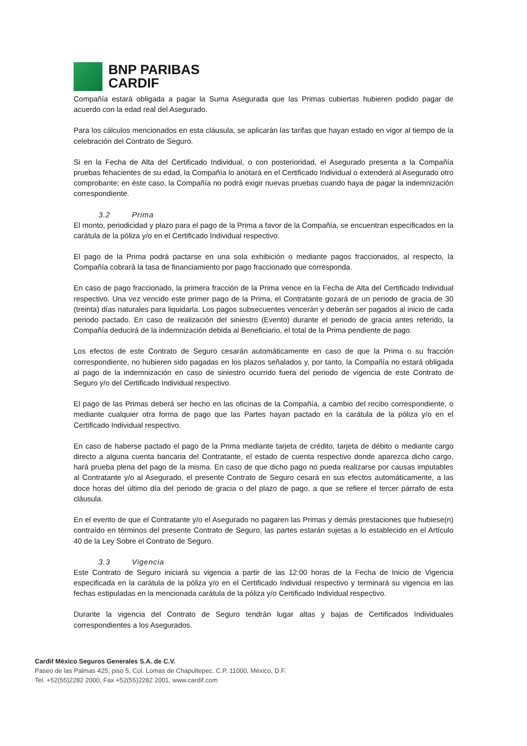BNP PARIBAS
CARDIF
Compañía estará obligada a pagar la Suma Asegurada que las Primas cubiertas hubieren podido pagar de acuerdo con la edad real del Asegurado.
Para los cálculos mencionados en esta cláusula, se aplicarán las tarifas que hayan estado en vigor al tiempo de la celebración del Contrato de Seguro.
Si en la Fecha de Alta del Certificado Individual, o con posterioridad, el Asegurado presenta a la Compañía pruebas fehacientes de su edad, la Compañía lo anotará en el Certificado Individual o extenderá al Asegurado otro comprobante; en éste caso, la Compañía no podrá exigir nuevas pruebas cuando haya de pagar la indemnización correspondiente.
3.2 Prima
El monto, periodicidad y plazo para el pago de la Prima a favor de la Compañía, se encuentran especificados en la carátula de la póliza y/o en el Certificado Individual respectivo.
El pago de la Prima podrá pactarse en una sola exhibición o mediante pagos fraccionados, al respecto, la Compañía cobrará la tasa de financiamiento por pago fraccionado que corresponda.
En caso de pago fraccionado, la primera fracción de la Prima vence en la Fecha de Alta del Certificado Individual respectivo. Una vez vencido este primer pago de la Prima, el Contratante gozará de un periodo de gracia de 30 (treinta) días naturales para liquidarla. Los pagos subsecuentes vencerán y deberán ser pagados al inicio de cada periodo pactado. En caso de realización del siniestro (Evento) durante el periodo de gracia antes referido, la Compañía deducirá de la indemnización debida al Beneficiario, el total de la Prima pendiente de pago.
Los efectos de este Contrato de Seguro cesarán automáticamente en caso de que la Prima o su fracción correspondiente, no hubieren sido pagadas en los plazos señalados y, por tanto, la Compañía no estará obligada al pago de la indemnización en caso de siniestro ocurrido fuera del periodo de vigencia de este Contrato de Seguro y/o del Certificado Individual respectivo.
El pago de las Primas deberá ser hecho en las oficinas de la Compañía, a cambio del recibo correspondiente, o mediante cualquier otra forma de pago que las Partes hayan pactado en la carátula de la póliza y/o en el Certificado Individual respectivo.
En caso de haberse pactado el pago de la Prima mediante tarjeta de crédito, tarjeta de débito o mediante cargo directo a alguna cuenta bancaria del Contratante, el estado de cuenta respectivo donde aparezca dicho cargo, hará prueba plena del pago de la misma. En caso de que dicho pago no pueda realizarse por causas imputables al Contratante y/o al Asegurado, el presente Contrato de Seguro cesará en sus efectos automáticamente, a las doce horas del último día del periodo de gracia o del plazo de pago, a que se refiere el tercer párrafo de esta cláusula.
En el evento de que el Contratante y/o el Asegurado no pagaren las Primas y demás prestaciones que hubiese(n) contraído en términos del presente Contrato de Seguro, las partes estarán sujetas a lo establecido en el Artículo 40 de la Ley Sobre el Contrato de Seguro.
3.3 Vigencia
Este Contrato de Seguro iniciará su vigencia a partir de las 12:00 horas de la Fecha de Inicio de Vigencia especificada en la carátula de la póliza y/o en el Certificado Individual respectivo y terminará su vigencia en las fechas estipuladas en la mencionada carátula de la póliza y/o Certificado Individual respectivo.
Durante la vigencia del Contrato de Seguro tendrán lugar altas y bajas de Certificados Individuales correspondientes a los Asegurados.
Cardif México Seguros Generales S.A. de C.V.
Paseo de las Palmas 425, piso 5, Col. Lomas de Chapultepec. C.P. 11000, México, D.F.
Tel. +52(55)2282 2000, Fax +52(55)2282 2001, www.cardif.com